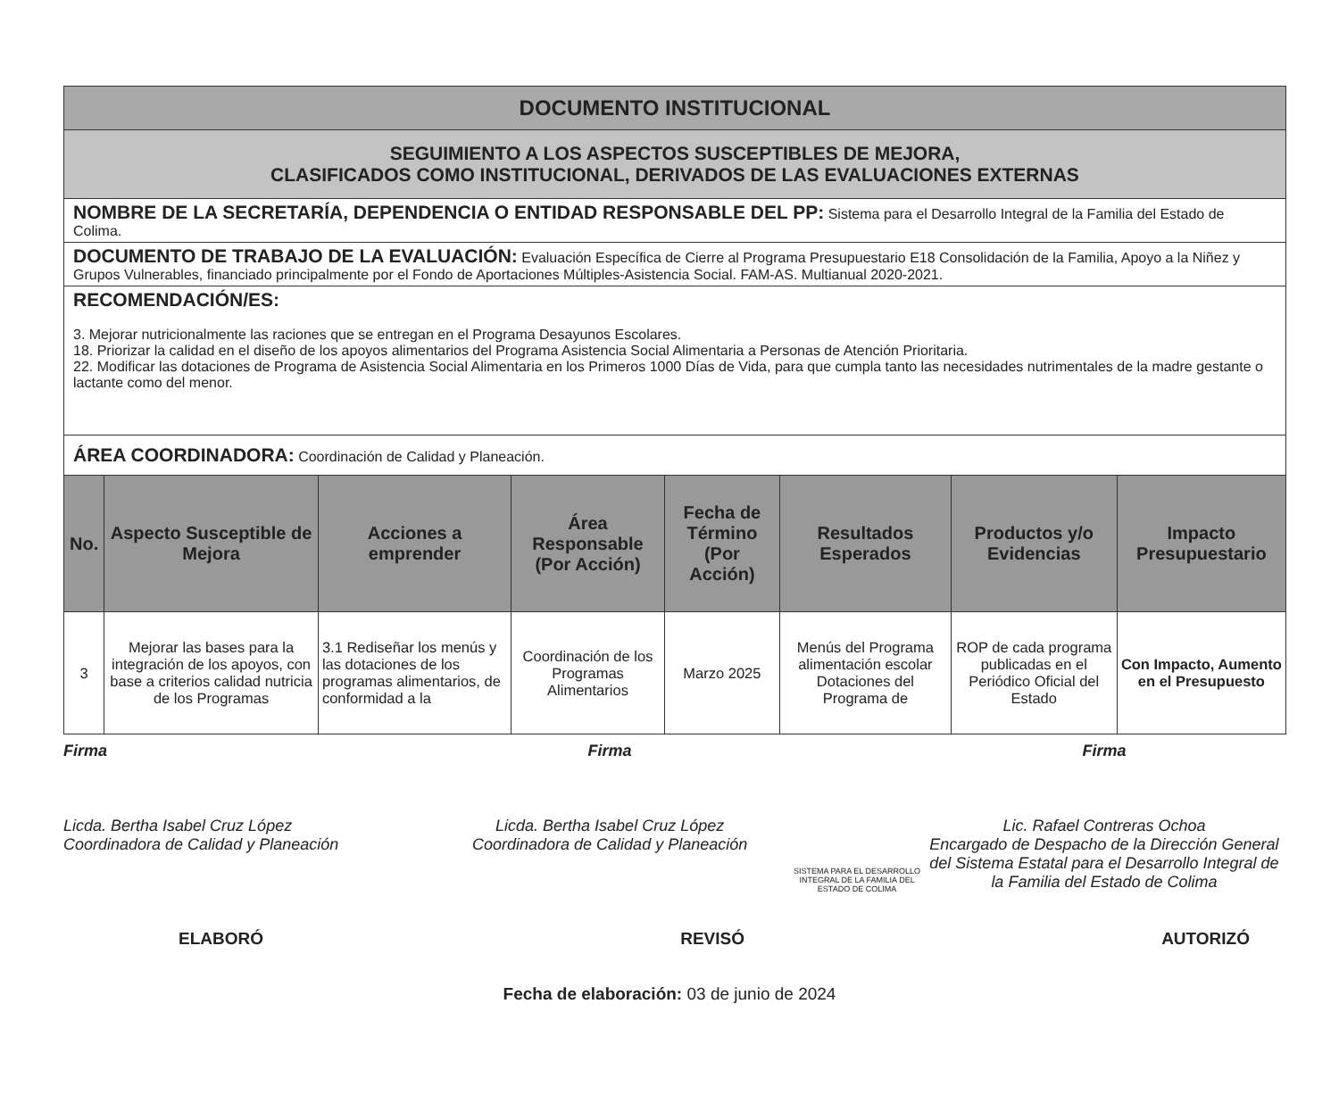| DOCUMENTO INSTITUCIONAL | | | | | | | |
| SEGUIMIENTO A LOS ASPECTOS SUSCEPTIBLES DE MEJORA, CLASIFICADOS COMO INSTITUCIONAL, DERIVADOS DE LAS EVALUACIONES EXTERNAS | | | | | | | |
| NOMBRE DE LA SECRETARÍA, DEPENDENCIA O ENTIDAD RESPONSABLE DEL PP: Sistema para el Desarrollo Integral de la Familia del Estado de Colima. | | | | | | | |
| DOCUMENTO DE TRABAJO DE LA EVALUACIÓN: Evaluación Específica de Cierre al Programa Presupuestario E18 Consolidación de la Familia, Apoyo a la Niñez y Grupos Vulnerables, financiado principalmente por el Fondo de Aportaciones Múltiples-Asistencia Social. FAM-AS. Multianual 2020-2021. | | | | | | | |
| RECOMENDACIÓN/ES: 3. Mejorar nutricionalmente las raciones que se entregan en el Programa Desayunos Escolares. 18. Priorizar la calidad en el diseño de los apoyos alimentarios del Programa Asistencia Social Alimentaria a Personas de Atención Prioritaria. 22. Modificar las dotaciones de Programa de Asistencia Social Alimentaria en los Primeros 1000 Días de Vida, para que cumpla tanto las necesidades nutrimentales de la madre gestante o lactante como del menor. | | | | | | | |
| ÁREA COORDINADORA: Coordinación de Calidad y Planeación. | | | | | | | |
| No. | Aspecto Susceptible de Mejora | Acciones a emprender | Área Responsable (Por Acción) | Fecha de Término (Por Acción) | Resultados Esperados | Productos y/o Evidencias | Impacto Presupuestario |
| 3 | Mejorar las bases para la integración de los apoyos, con base a criterios calidad nutricia de los Programas | 3.1 Rediseñar los menús y las dotaciones de los programas alimentarios, de conformidad a la | Coordinación de los Programas Alimentarios | Marzo 2025 | Menús del Programa alimentación escolar Dotaciones del Programa de | ROP de cada programa publicadas en el Periódico Oficial del Estado | Con Impacto, Aumento en el Presupuesto |
Firma
Licda. Bertha Isabel Cruz López
Coordinadora de Calidad y Planeación
Firma
Licda. Bertha Isabel Cruz López
Coordinadora de Calidad y Planeación
SISTEMA PARA EL DESARROLLO INTEGRAL DE LA FAMILIA DEL ESTADO DE COLIMA
Firma
Lic. Rafael Contreras Ochoa
Encargado de Despacho de la Dirección General del Sistema Estatal para el Desarrollo Integral de la Familia del Estado de Colima
ELABORÓ REVISÓ AUTORIZÓ
Fecha de elaboración: 03 de junio de 2024